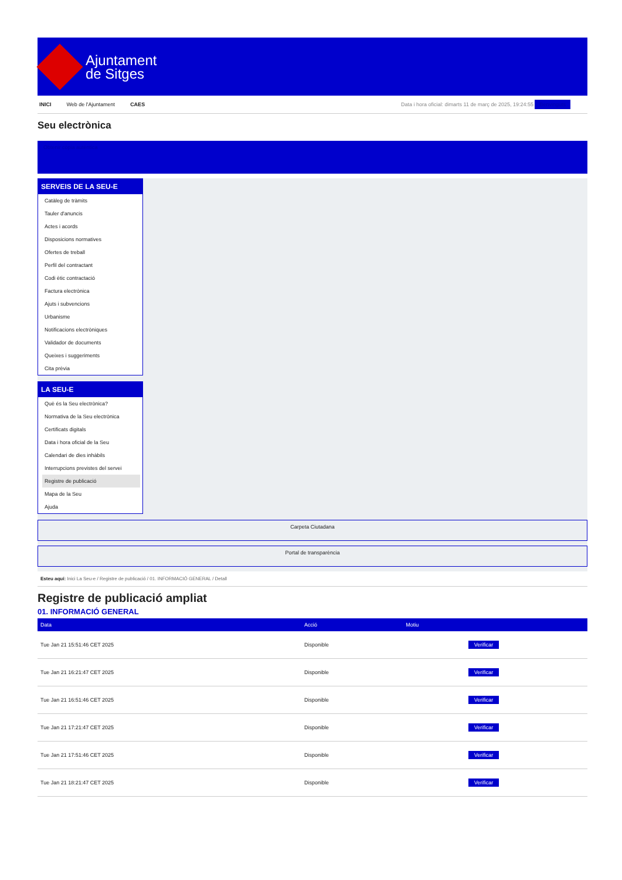Ajuntament
de Sitges
INICI Web de l'Ajuntament CAES
Data i hora oficial: dimarts 11 de març de 2025, 19:24:55 Benvinguts
Seu electrònica
Obtenir còpia autèntica
SERVEIS DE LA SEU-E
Catàleg de tràmits
Tauler d'anuncis
Actes i acords
Disposicions normatives
Ofertes de treball
Perfil del contractant
Codi ètic contractació
Factura electrònica
Ajuts i subvencions
Urbanisme
Notificacions electròniques
Validador de documents
Queixes i suggeriments
Cita prèvia
LA SEU-E
Què és la Seu electrònica?
Normativa de la Seu electrònica
Certificats digitals
Data i hora oficial de la Seu
Calendari de dies inhàbils
Interrupcions previstes del servei
Registre de publicació
Mapa de la Seu
Ajuda
Carpeta Ciutadana
Portal de transparència
Esteu aquí: Inici La Seu-e / Registre de publicació / 01. INFORMACIÓ GENERAL / Detall
Registre de publicació ampliat
01. INFORMACIÓ GENERAL
| Data | Acció | Motiu | |
| --- | --- | --- | --- |
| Tue Jan 21 15:51:46 CET 2025 | Disponible | | Verificar |
| Tue Jan 21 16:21:47 CET 2025 | Disponible | | Verificar |
| Tue Jan 21 16:51:46 CET 2025 | Disponible | | Verificar |
| Tue Jan 21 17:21:47 CET 2025 | Disponible | | Verificar |
| Tue Jan 21 17:51:46 CET 2025 | Disponible | | Verificar |
| Tue Jan 21 18:21:47 CET 2025 | Disponible | | Verificar |